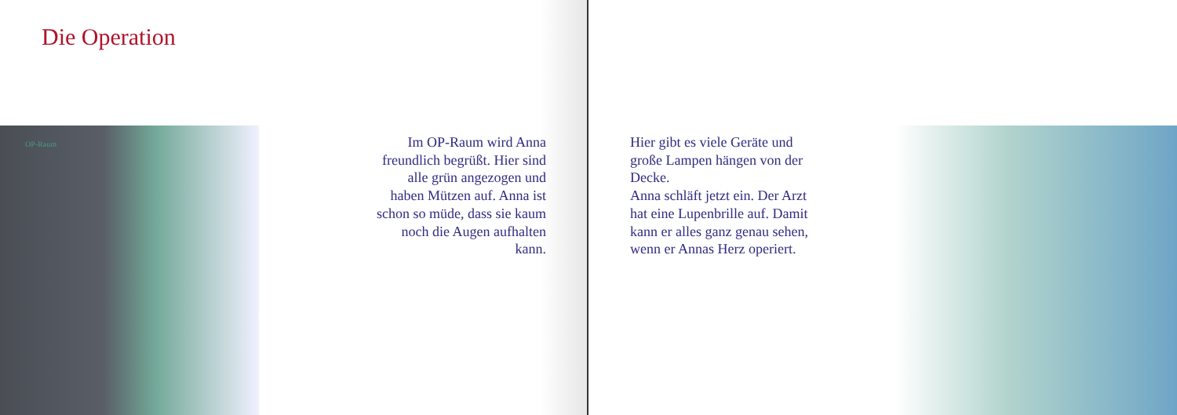Die Operation
OP-Raum
Im OP-Raum wird Anna freundlich begrüßt. Hier sind alle grün angezogen und haben Mützen auf. Anna ist schon so müde, dass sie kaum noch die Augen aufhalten kann.
Hier gibt es viele Geräte und große Lampen hängen von der Decke.
Anna schläft jetzt ein. Der Arzt hat eine Lupenbrille auf. Damit kann er alles ganz genau sehen, wenn er Annas Herz operiert.